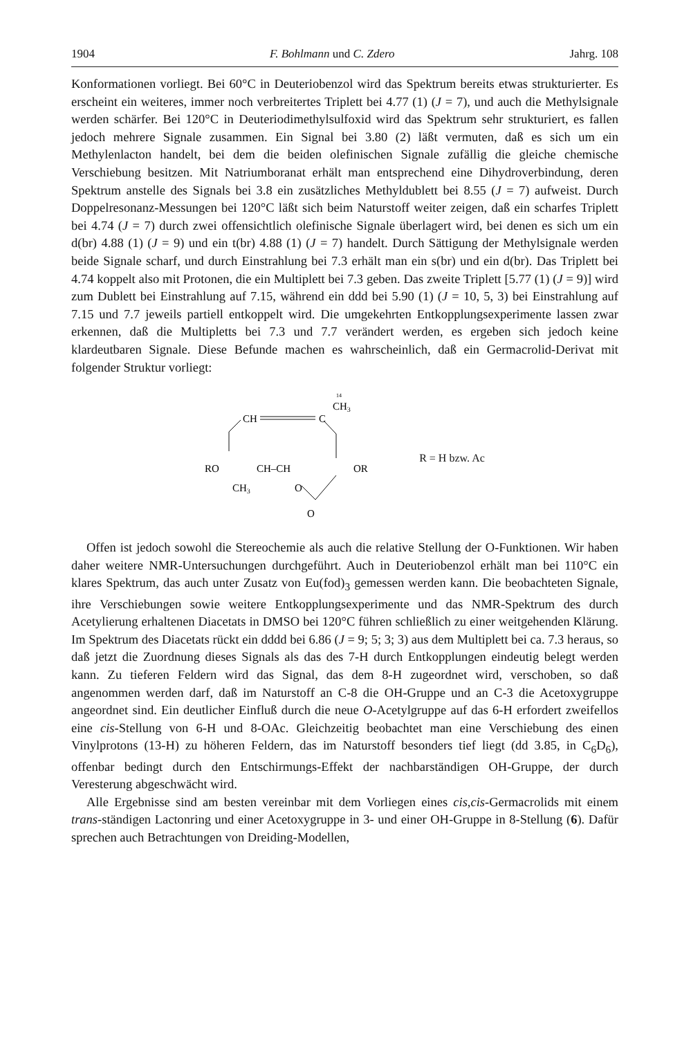1904 F. Bohlmann und C. Zdero Jahrg. 108
Konformationen vorliegt. Bei 60°C in Deuteriobenzol wird das Spektrum bereits etwas strukturierter. Es erscheint ein weiteres, immer noch verbreitertes Triplett bei 4.77 (1) (J = 7), und auch die Methylsignale werden schärfer. Bei 120°C in Deuteriodimethylsulfoxid wird das Spektrum sehr strukturiert, es fallen jedoch mehrere Signale zusammen. Ein Signal bei 3.80 (2) läßt vermuten, daß es sich um ein Methylenlacton handelt, bei dem die beiden olefinischen Signale zufällig die gleiche chemische Verschiebung besitzen. Mit Natriumboranat erhält man entsprechend eine Dihydroverbindung, deren Spektrum anstelle des Signals bei 3.8 ein zusätzliches Methyldublett bei 8.55 (J = 7) aufweist. Durch Doppelresonanz-Messungen bei 120°C läßt sich beim Naturstoff weiter zeigen, daß ein scharfes Triplett bei 4.74 (J = 7) durch zwei offensichtlich olefinische Signale überlagert wird, bei denen es sich um ein d(br) 4.88 (1) (J = 9) und ein t(br) 4.88 (1) (J = 7) handelt. Durch Sättigung der Methylsignale werden beide Signale scharf, und durch Einstrahlung bei 7.3 erhält man ein s(br) und ein d(br). Das Triplett bei 4.74 koppelt also mit Protonen, die ein Multiplett bei 7.3 geben. Das zweite Triplett [5.77 (1) (J = 9)] wird zum Dublett bei Einstrahlung auf 7.15, während ein ddd bei 5.90 (1) (J = 10, 5, 3) bei Einstrahlung auf 7.15 und 7.7 jeweils partiell entkoppelt wird. Die umgekehrten Entkopplungsexperimente lassen zwar erkennen, daß die Multipletts bei 7.3 und 7.7 verändert werden, es ergeben sich jedoch keine klardeutbaren Signale. Diese Befunde machen es wahrscheinlich, daß ein Germacrolid-Derivat mit folgender Struktur vorliegt:
14
CH3
CH
C
RO
CH–CH
OR
CH3
O
O
R = H bzw. Ac
Offen ist jedoch sowohl die Stereochemie als auch die relative Stellung der O-Funktionen. Wir haben daher weitere NMR-Untersuchungen durchgeführt. Auch in Deuteriobenzol erhält man bei 110°C ein klares Spektrum, das auch unter Zusatz von Eu(fod)<sub>3</sub> gemessen werden kann. Die beobachteten Signale, ihre Verschiebungen sowie weitere Entkopplungsexperimente und das NMR-Spektrum des durch Acetylierung erhaltenen Diacetats in DMSO bei 120°C führen schließlich zu einer weitgehenden Klärung. Im Spektrum des Diacetats rückt ein dddd bei 6.86 (J = 9; 5; 3; 3) aus dem Multiplett bei ca. 7.3 heraus, so daß jetzt die Zuordnung dieses Signals als das des 7-H durch Entkopplungen eindeutig belegt werden kann. Zu tieferen Feldern wird das Signal, das dem 8-H zugeordnet wird, verschoben, so daß angenommen werden darf, daß im Naturstoff an C-8 die OH-Gruppe und an C-3 die Acetoxygruppe angeordnet sind. Ein deutlicher Einfluß durch die neue O-Acetylgruppe auf das 6-H erfordert zweifellos eine cis-Stellung von 6-H und 8-OAc. Gleichzeitig beobachtet man eine Verschiebung des einen Vinylprotons (13-H) zu höheren Feldern, das im Naturstoff besonders tief liegt (dd 3.85, in C<sub>6</sub>D<sub>6</sub>), offenbar bedingt durch den Entschirmungs-Effekt der nachbarständigen OH-Gruppe, der durch Veresterung abgeschwächt wird.
Alle Ergebnisse sind am besten vereinbar mit dem Vorliegen eines cis,cis-Germacrolids mit einem trans-ständigen Lactonring und einer Acetoxygruppe in 3- und einer OH-Gruppe in 8-Stellung (6). Dafür sprechen auch Betrachtungen von Dreiding-Modellen,